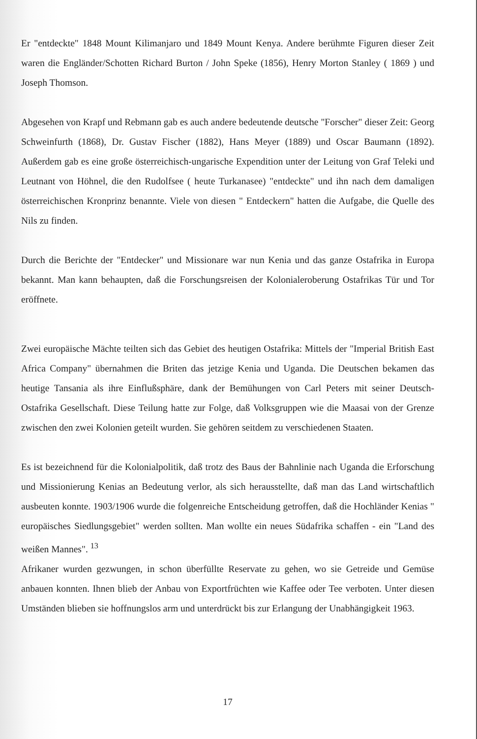Er "entdeckte" 1848 Mount Kilimanjaro und 1849 Mount Kenya. Andere berühmte Figuren dieser Zeit waren die Engländer/Schotten Richard Burton / John Speke (1856), Henry Morton Stanley ( 1869 ) und Joseph Thomson.
Abgesehen von Krapf und Rebmann gab es auch andere bedeutende deutsche "Forscher" dieser Zeit: Georg Schweinfurth (1868), Dr. Gustav Fischer (1882), Hans Meyer (1889) und Oscar Baumann (1892). Außerdem gab es eine große österreichisch-ungarische Expendition unter der Leitung von Graf Teleki und Leutnant von Höhnel, die den Rudolfsee ( heute Turkanasee) "entdeckte" und ihn nach dem damaligen österreichischen Kronprinz benannte. Viele von diesen " Entdeckern" hatten die Aufgabe, die Quelle des Nils zu finden.
Durch die Berichte der "Entdecker" und Missionare war nun Kenia und das ganze Ostafrika in Europa bekannt. Man kann behaupten, daß die Forschungsreisen der Kolonialeroberung Ostafrikas Tür und Tor eröffnete.
Zwei europäische Mächte teilten sich das Gebiet des heutigen Ostafrika: Mittels der "Imperial British East Africa Company" übernahmen die Briten das jetzige Kenia und Uganda. Die Deutschen bekamen das heutige Tansania als ihre Einflußsphäre, dank der Bemühungen von Carl Peters mit seiner Deutsch- Ostafrika Gesellschaft. Diese Teilung hatte zur Folge, daß Volksgruppen wie die Maasai von der Grenze zwischen den zwei Kolonien geteilt wurden. Sie gehören seitdem zu verschiedenen Staaten.
Es ist bezeichnend für die Kolonialpolitik, daß trotz des Baus der Bahnlinie nach Uganda die Erforschung und Missionierung Kenias an Bedeutung verlor, als sich herausstellte, daß man das Land wirtschaftlich ausbeuten konnte. 1903/1906 wurde die folgenreiche Entscheidung getroffen, daß die Hochländer Kenias " europäisches Siedlungsgebiet" werden sollten. Man wollte ein neues Südafrika schaffen - ein "Land des weißen Mannes". <sup>13</sup>
Afrikaner wurden gezwungen, in schon überfüllte Reservate zu gehen, wo sie Getreide und Gemüse anbauen konnten. Ihnen blieb der Anbau von Exportfrüchten wie Kaffee oder Tee verboten. Unter diesen Umständen blieben sie hoffnungslos arm und unterdrückt bis zur Erlangung der Unabhängigkeit 1963.
17